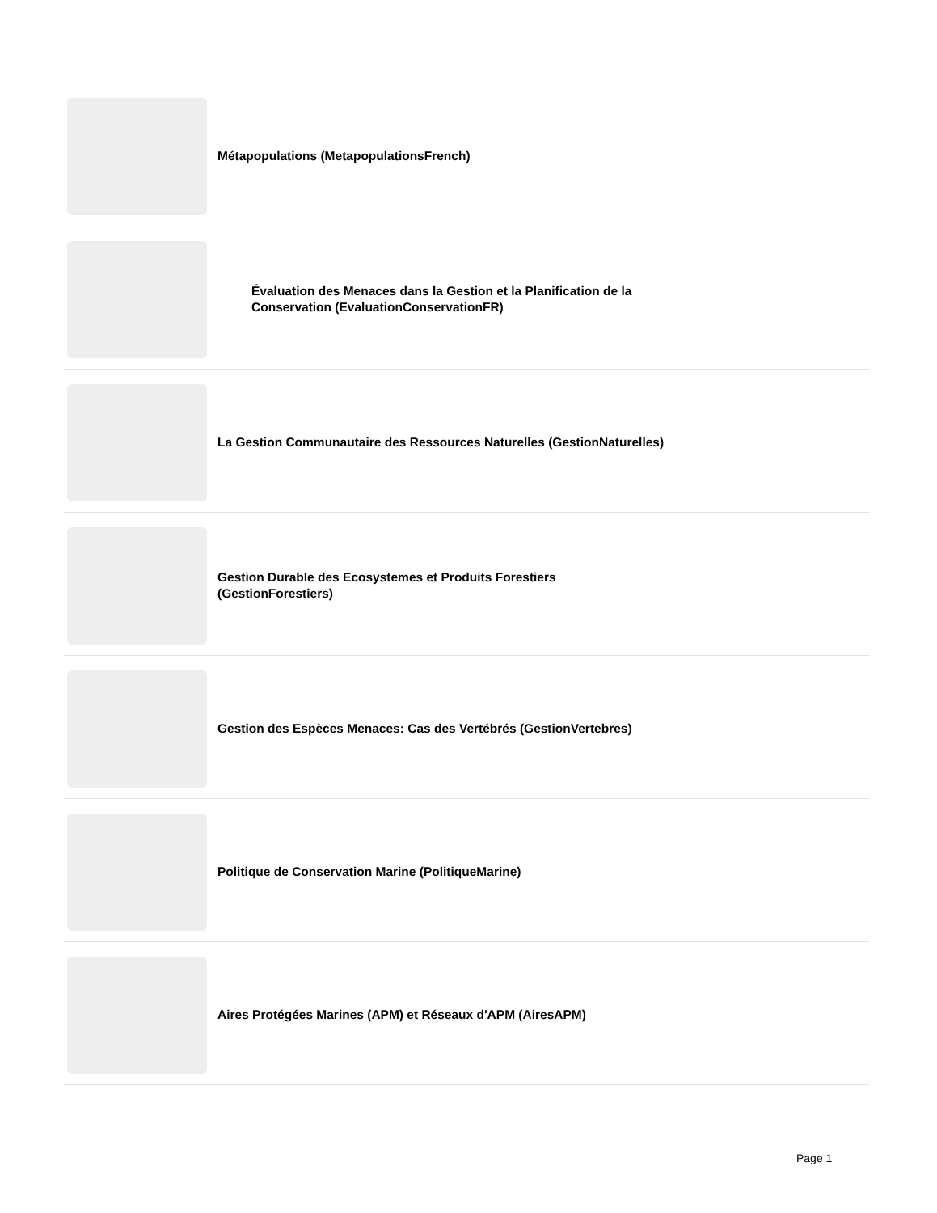Métapopulations (MetapopulationsFrench)
Évaluation des Menaces dans la Gestion et la Planification de la Conservation (EvaluationConservationFR)
La Gestion Communautaire des Ressources Naturelles (GestionNaturelles)
Gestion Durable des Ecosystemes et Produits Forestiers (GestionForestiers)
Gestion des Espèces Menaces: Cas des Vertébrés (GestionVertebres)
Politique de Conservation Marine (PolitiqueMarine)
Aires Protégées Marines (APM) et Réseaux d'APM (AiresAPM)
Page 1